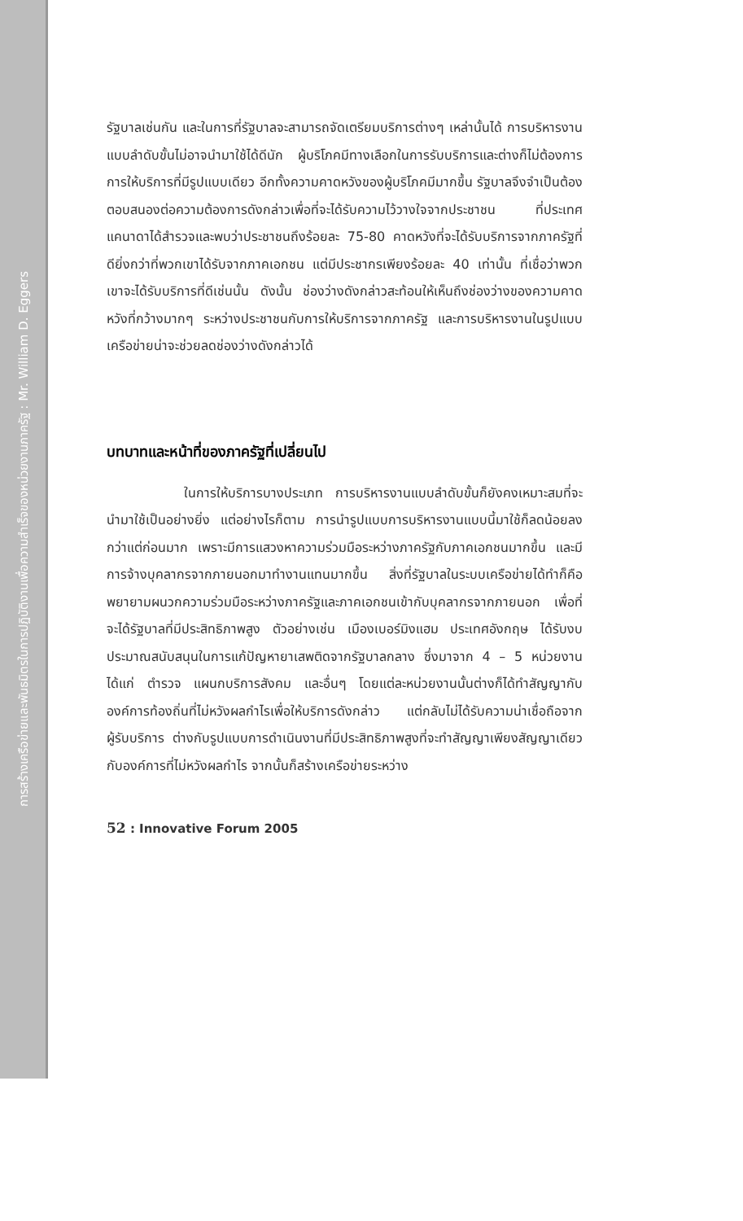การสร้างเครือข่ายและพันธมิตรในการปฏิบัติงานเพื่อความสำเร็จของหน่วยงานภาครัฐ : Mr. William D. Eggers
รัฐบาลเช่นกัน และในการที่รัฐบาลจะสามารถจัดเตรียมบริการต่างๆ เหล่านั้นได้ การบริหารงานแบบลำดับขั้นไม่อาจนำมาใช้ได้ดีนัก ผู้บริโภคมีทางเลือกในการรับบริการและต่างก็ไม่ต้องการการให้บริการที่มีรูปแบบเดียว อีกทั้งความคาดหวังของผู้บริโภคมีมากขึ้น รัฐบาลจึงจำเป็นต้องตอบสนองต่อความต้องการดังกล่าวเพื่อที่จะได้รับความไว้วางใจจากประชาชน ที่ประเทศแคนาดาได้สำรวจและพบว่าประชาชนถึงร้อยละ 75-80 คาดหวังที่จะได้รับบริการจากภาครัฐที่ดียิ่งกว่าที่พวกเขาได้รับจากภาคเอกชน แต่มีประชากรเพียงร้อยละ 40 เท่านั้น ที่เชื่อว่าพวกเขาจะได้รับบริการที่ดีเช่นนั้น ดังนั้น ช่องว่างดังกล่าวสะท้อนให้เห็นถึงช่องว่างของความคาดหวังที่กว้างมากๆ ระหว่างประชาชนกับการให้บริการจากภาครัฐ และการบริหารงานในรูปแบบเครือข่ายน่าจะช่วยลดช่องว่างดังกล่าวได้
บทบาทและหน้าที่ของภาครัฐที่เปลี่ยนไป
ในการให้บริการบางประเภท การบริหารงานแบบลำดับขั้นก็ยังคงเหมาะสมที่จะนำมาใช้เป็นอย่างยิ่ง แต่อย่างไรก็ตาม การนำรูปแบบการบริหารงานแบบนี้มาใช้ก็ลดน้อยลงกว่าแต่ก่อนมาก เพราะมีการแสวงหาความร่วมมือระหว่างภาครัฐกับภาคเอกชนมากขึ้น และมีการจ้างบุคลากรจากภายนอกมาทำงานแทนมากขึ้น สิ่งที่รัฐบาลในระบบเครือข่ายได้ทำก็คือพยายามผนวกความร่วมมือระหว่างภาครัฐและภาคเอกชนเข้ากับบุคลากรจากภายนอก เพื่อที่จะได้รัฐบาลที่มีประสิทธิภาพสูง ตัวอย่างเช่น เมืองเบอร์มิงแฮม ประเทศอังกฤษ ได้รับงบประมาณสนับสนุนในการแก้ปัญหายาเสพติดจากรัฐบาลกลาง ซึ่งมาจาก 4 – 5 หน่วยงาน ได้แก่ ตำรวจ แผนกบริการสังคม และอื่นๆ โดยแต่ละหน่วยงานนั้นต่างก็ได้ทำสัญญากับองค์การท้องถิ่นที่ไม่หวังผลกำไรเพื่อให้บริการดังกล่าว แต่กลับไม่ได้รับความน่าเชื่อถือจากผู้รับบริการ ต่างกับรูปแบบการดำเนินงานที่มีประสิทธิภาพสูงที่จะทำสัญญาเพียงสัญญาเดียวกับองค์การที่ไม่หวังผลกำไร จากนั้นก็สร้างเครือข่ายระหว่าง
52 : Innovative Forum 2005